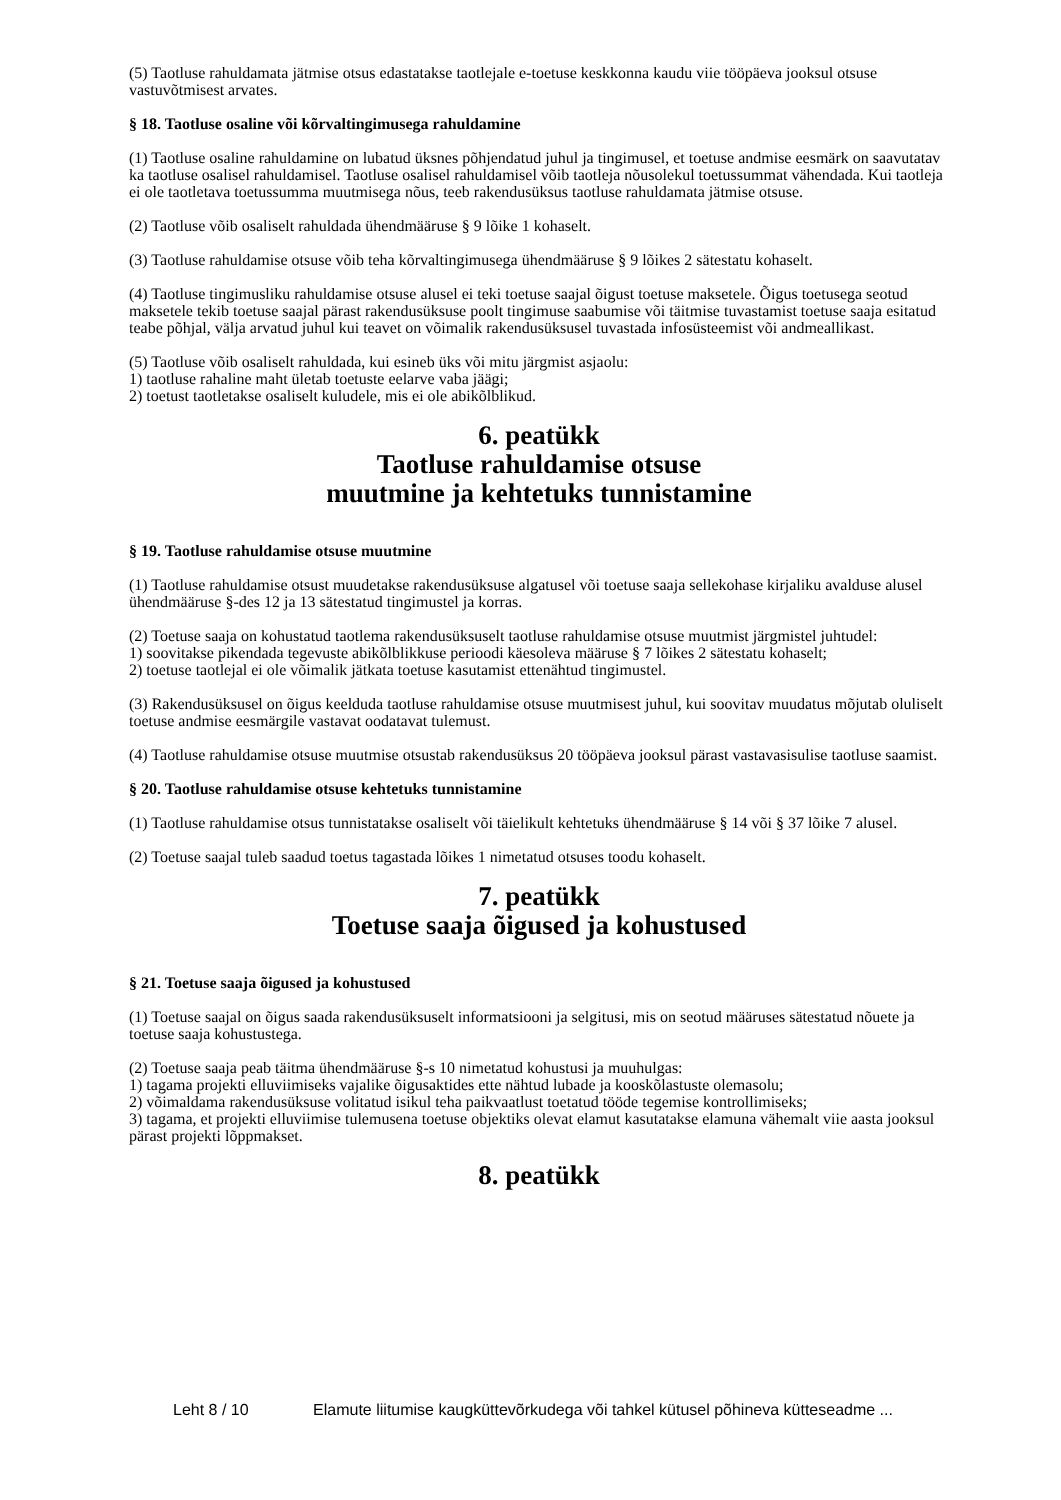(5) Taotluse rahuldamata jätmise otsus edastatakse taotlejale e-toetuse keskkonna kaudu viie tööpäeva jooksul otsuse vastuvõtmisest arvates.
§ 18. Taotluse osaline või kõrvaltingimusega rahuldamine
(1) Taotluse osaline rahuldamine on lubatud üksnes põhjendatud juhul ja tingimusel, et toetuse andmise eesmärk on saavutatav ka taotluse osalisel rahuldamisel. Taotluse osalisel rahuldamisel võib taotleja nõusolekul toetussummat vähendada. Kui taotleja ei ole taotletava toetussumma muutmisega nõus, teeb rakendusüksus taotluse rahuldamata jätmise otsuse.
(2) Taotluse võib osaliselt rahuldada ühendmääruse § 9 lõike 1 kohaselt.
(3) Taotluse rahuldamise otsuse võib teha kõrvaltingimusega ühendmääruse § 9 lõikes 2 sätestatu kohaselt.
(4) Taotluse tingimusliku rahuldamise otsuse alusel ei teki toetuse saajal õigust toetuse maksetele. Õigus toetusega seotud maksetele tekib toetuse saajal pärast rakendusüksuse poolt tingimuse saabumise või täitmise tuvastamist toetuse saaja esitatud teabe põhjal, välja arvatud juhul kui teavet on võimalik rakendusüksusel tuvastada infosüsteemist või andmeallikast.
(5) Taotluse võib osaliselt rahuldada, kui esineb üks või mitu järgmist asjaolu:
1) taotluse rahaline maht ületab toetuste eelarve vaba jäägi;
2) toetust taotletakse osaliselt kuludele, mis ei ole abikõlblikud.
6. peatükk
Taotluse rahuldamise otsuse
muutmine ja kehtetuks tunnistamine
§ 19. Taotluse rahuldamise otsuse muutmine
(1) Taotluse rahuldamise otsust muudetakse rakendusüksuse algatusel või toetuse saaja sellekohase kirjaliku avalduse alusel ühendmääruse §-des 12 ja 13 sätestatud tingimustel ja korras.
(2) Toetuse saaja on kohustatud taotlema rakendusüksuselt taotluse rahuldamise otsuse muutmist järgmistel juhtudel:
1) soovitakse pikendada tegevuste abikõlblikkuse perioodi käesoleva määruse § 7 lõikes 2 sätestatu kohaselt;
2) toetuse taotlejal ei ole võimalik jätkata toetuse kasutamist ettenähtud tingimustel.
(3) Rakendusüksusel on õigus keelduda taotluse rahuldamise otsuse muutmisest juhul, kui soovitav muudatus mõjutab oluliselt toetuse andmise eesmärgile vastavat oodatavat tulemust.
(4) Taotluse rahuldamise otsuse muutmise otsustab rakendusüksus 20 tööpäeva jooksul pärast vastavasisulise taotluse saamist.
§ 20. Taotluse rahuldamise otsuse kehtetuks tunnistamine
(1) Taotluse rahuldamise otsus tunnistatakse osaliselt või täielikult kehtetuks ühendmääruse § 14 või § 37 lõike 7 alusel.
(2) Toetuse saajal tuleb saadud toetus tagastada lõikes 1 nimetatud otsuses toodu kohaselt.
7. peatükk
Toetuse saaja õigused ja kohustused
§ 21. Toetuse saaja õigused ja kohustused
(1) Toetuse saajal on õigus saada rakendusüksuselt informatsiooni ja selgitusi, mis on seotud määruses sätestatud nõuete ja toetuse saaja kohustustega.
(2) Toetuse saaja peab täitma ühendmääruse §-s 10 nimetatud kohustusi ja muuhulgas:
1) tagama projekti elluviimiseks vajalike õigusaktides ette nähtud lubade ja kooskõlastuste olemasolu;
2) võimaldama rakendusüksuse volitatud isikul teha paikvaatlust toetatud tööde tegemise kontrollimiseks;
3) tagama, et projekti elluviimise tulemusena toetuse objektiks olevat elamut kasutatakse elamuna vähemalt viie aasta jooksul pärast projekti lõppmakset.
8. peatükk
Leht 8 / 10 Elamute liitumise kaugküttevõrkudega või tahkel kütusel põhineva kütteseadme ...